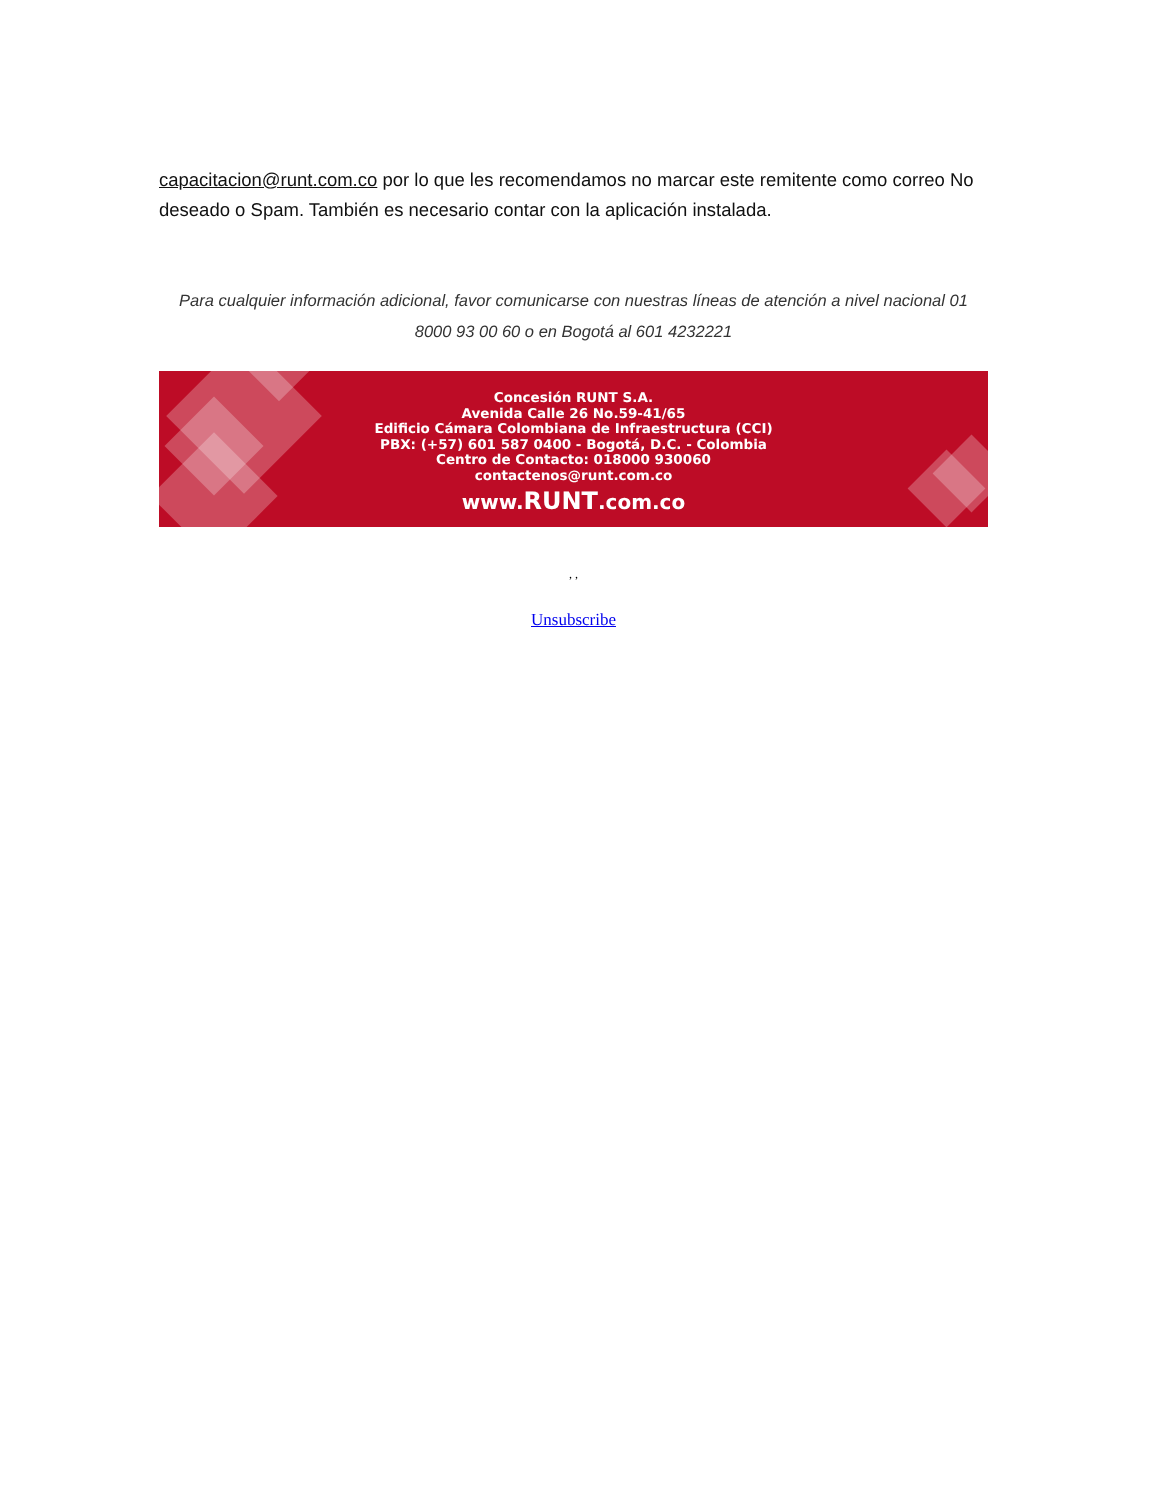capacitacion@runt.com.co por lo que les recomendamos no marcar este remitente como correo No deseado o Spam. También es necesario contar con la aplicación instalada.
Para cualquier información adicional, favor comunicarse con nuestras líneas de atención a nivel nacional 01 8000 93 00 60 o en Bogotá al 601 4232221
Concesión RUNT S.A.
Avenida Calle 26 No.59-41/65
Edificio Cámara Colombiana de Infraestructura (CCI)
PBX: (+57) 601 587 0400 - Bogotá, D.C. - Colombia
Centro de Contacto: 018000 930060
contactenos@runt.com.co
www.RUNT.com.co
, ,
Unsubscribe